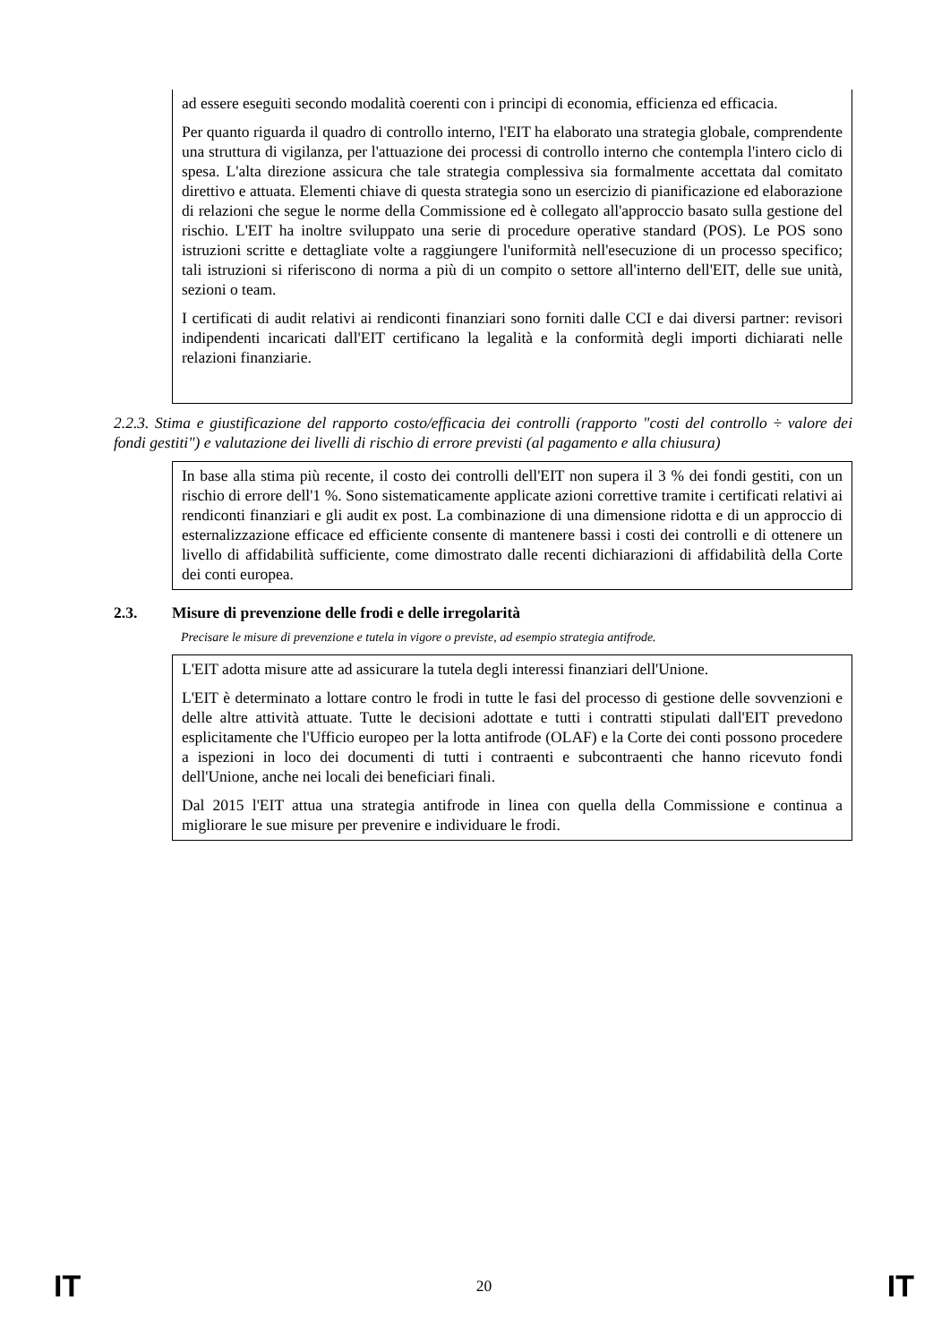ad essere eseguiti secondo modalità coerenti con i principi di economia, efficienza ed efficacia.
Per quanto riguarda il quadro di controllo interno, l'EIT ha elaborato una strategia globale, comprendente una struttura di vigilanza, per l'attuazione dei processi di controllo interno che contempla l'intero ciclo di spesa. L'alta direzione assicura che tale strategia complessiva sia formalmente accettata dal comitato direttivo e attuata. Elementi chiave di questa strategia sono un esercizio di pianificazione ed elaborazione di relazioni che segue le norme della Commissione ed è collegato all'approccio basato sulla gestione del rischio. L'EIT ha inoltre sviluppato una serie di procedure operative standard (POS). Le POS sono istruzioni scritte e dettagliate volte a raggiungere l'uniformità nell'esecuzione di un processo specifico; tali istruzioni si riferiscono di norma a più di un compito o settore all'interno dell'EIT, delle sue unità, sezioni o team.
I certificati di audit relativi ai rendiconti finanziari sono forniti dalle CCI e dai diversi partner: revisori indipendenti incaricati dall'EIT certificano la legalità e la conformità degli importi dichiarati nelle relazioni finanziarie.
2.2.3. Stima e giustificazione del rapporto costo/efficacia dei controlli (rapporto "costi del controllo ÷ valore dei fondi gestiti") e valutazione dei livelli di rischio di errore previsti (al pagamento e alla chiusura)
In base alla stima più recente, il costo dei controlli dell'EIT non supera il 3 % dei fondi gestiti, con un rischio di errore dell'1 %. Sono sistematicamente applicate azioni correttive tramite i certificati relativi ai rendiconti finanziari e gli audit ex post. La combinazione di una dimensione ridotta e di un approccio di esternalizzazione efficace ed efficiente consente di mantenere bassi i costi dei controlli e di ottenere un livello di affidabilità sufficiente, come dimostrato dalle recenti dichiarazioni di affidabilità della Corte dei conti europea.
2.3. Misure di prevenzione delle frodi e delle irregolarità
Precisare le misure di prevenzione e tutela in vigore o previste, ad esempio strategia antifrode.
L'EIT adotta misure atte ad assicurare la tutela degli interessi finanziari dell'Unione.
L'EIT è determinato a lottare contro le frodi in tutte le fasi del processo di gestione delle sovvenzioni e delle altre attività attuate. Tutte le decisioni adottate e tutti i contratti stipulati dall'EIT prevedono esplicitamente che l'Ufficio europeo per la lotta antifrode (OLAF) e la Corte dei conti possono procedere a ispezioni in loco dei documenti di tutti i contraenti e subcontraenti che hanno ricevuto fondi dell'Unione, anche nei locali dei beneficiari finali.
Dal 2015 l'EIT attua una strategia antifrode in linea con quella della Commissione e continua a migliorare le sue misure per prevenire e individuare le frodi.
IT 20 IT